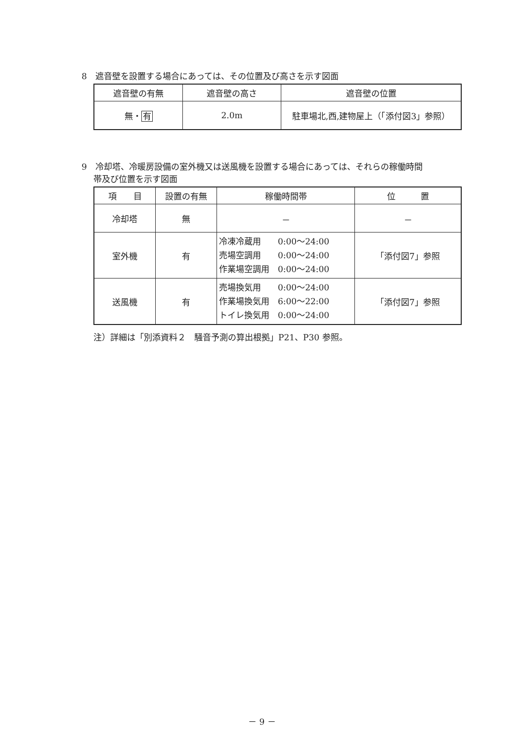8　遮音壁を設置する場合にあっては、その位置及び高さを示す図面
| 遮音壁の有無 | 遮音壁の高さ | 遮音壁の位置 |
| --- | --- | --- |
| 無・ 有 | 2.0m | 駐車場北,西,建物屋上（「添付図3」参照） |
9　冷却塔、冷暖房設備の室外機又は送風機を設置する場合にあっては、それらの稼働時間
帯及び位置を示す図面
| 項 目 | 設置の有無 | 稼働時間帯 | 位 置 |
| --- | --- | --- | --- |
| 冷却塔 | 無 | － | － |
| 室外機 | 有 | 冷凍冷蔵用 0:00～24:00 売場空調用 0:00～24:00 作業場空調用 0:00～24:00 | 「添付図7」参照 |
| 送風機 | 有 | 売場換気用 0:00～24:00 作業場換気用 6:00～22:00 トイレ換気用 0:00～24:00 | 「添付図7」参照 |
注）詳細は「別添資料２　騒音予測の算出根拠」P21、P30 参照。
－ 9 －